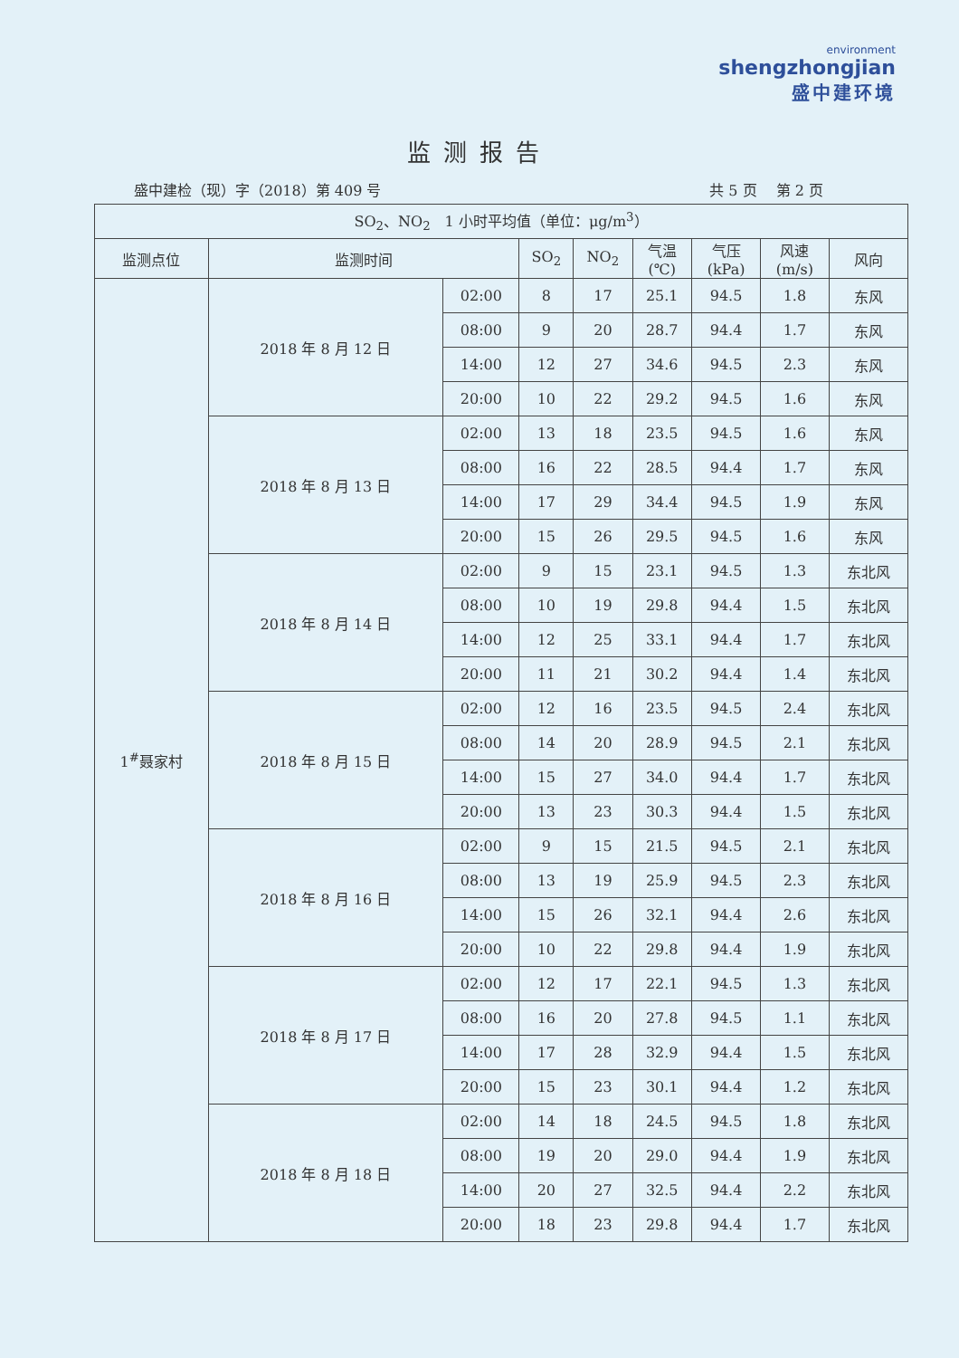environment
shengzhongjian
盛中建环境
监测报告
盛中建检（现）字（2018）第 409 号 共 5 页　 第 2 页
| SO<sub>2</sub>、NO<sub>2</sub> 1 小时平均值（单位：μg/m<sup>3</sup>） | | | | | | | | |
| --- | --- | --- | --- | --- | --- | --- | --- | --- |
| 监测点位 | 监测时间 | | SO<sub>2</sub> | NO<sub>2</sub> | 气温 (℃) | 气压 (kPa) | 风速 (m/s) | 风向 |
| 1<sup>#</sup>聂家村 | 2018 年 8 月 12 日 | 02:00 | 8 | 17 | 25.1 | 94.5 | 1.8 | 东风 |
| | | 08:00 | 9 | 20 | 28.7 | 94.4 | 1.7 | 东风 |
| | | 14:00 | 12 | 27 | 34.6 | 94.5 | 2.3 | 东风 |
| | | 20:00 | 10 | 22 | 29.2 | 94.5 | 1.6 | 东风 |
| | 2018 年 8 月 13 日 | 02:00 | 13 | 18 | 23.5 | 94.5 | 1.6 | 东风 |
| | | 08:00 | 16 | 22 | 28.5 | 94.4 | 1.7 | 东风 |
| | | 14:00 | 17 | 29 | 34.4 | 94.5 | 1.9 | 东风 |
| | | 20:00 | 15 | 26 | 29.5 | 94.5 | 1.6 | 东风 |
| | 2018 年 8 月 14 日 | 02:00 | 9 | 15 | 23.1 | 94.5 | 1.3 | 东北风 |
| | | 08:00 | 10 | 19 | 29.8 | 94.4 | 1.5 | 东北风 |
| | | 14:00 | 12 | 25 | 33.1 | 94.4 | 1.7 | 东北风 |
| | | 20:00 | 11 | 21 | 30.2 | 94.4 | 1.4 | 东北风 |
| | 2018 年 8 月 15 日 | 02:00 | 12 | 16 | 23.5 | 94.5 | 2.4 | 东北风 |
| | | 08:00 | 14 | 20 | 28.9 | 94.5 | 2.1 | 东北风 |
| | | 14:00 | 15 | 27 | 34.0 | 94.4 | 1.7 | 东北风 |
| | | 20:00 | 13 | 23 | 30.3 | 94.4 | 1.5 | 东北风 |
| | 2018 年 8 月 16 日 | 02:00 | 9 | 15 | 21.5 | 94.5 | 2.1 | 东北风 |
| | | 08:00 | 13 | 19 | 25.9 | 94.5 | 2.3 | 东北风 |
| | | 14:00 | 15 | 26 | 32.1 | 94.4 | 2.6 | 东北风 |
| | | 20:00 | 10 | 22 | 29.8 | 94.4 | 1.9 | 东北风 |
| | 2018 年 8 月 17 日 | 02:00 | 12 | 17 | 22.1 | 94.5 | 1.3 | 东北风 |
| | | 08:00 | 16 | 20 | 27.8 | 94.5 | 1.1 | 东北风 |
| | | 14:00 | 17 | 28 | 32.9 | 94.4 | 1.5 | 东北风 |
| | | 20:00 | 15 | 23 | 30.1 | 94.4 | 1.2 | 东北风 |
| | 2018 年 8 月 18 日 | 02:00 | 14 | 18 | 24.5 | 94.5 | 1.8 | 东北风 |
| | | 08:00 | 19 | 20 | 29.0 | 94.4 | 1.9 | 东北风 |
| | | 14:00 | 20 | 27 | 32.5 | 94.4 | 2.2 | 东北风 |
| | | 20:00 | 18 | 23 | 29.8 | 94.4 | 1.7 | 东北风 |